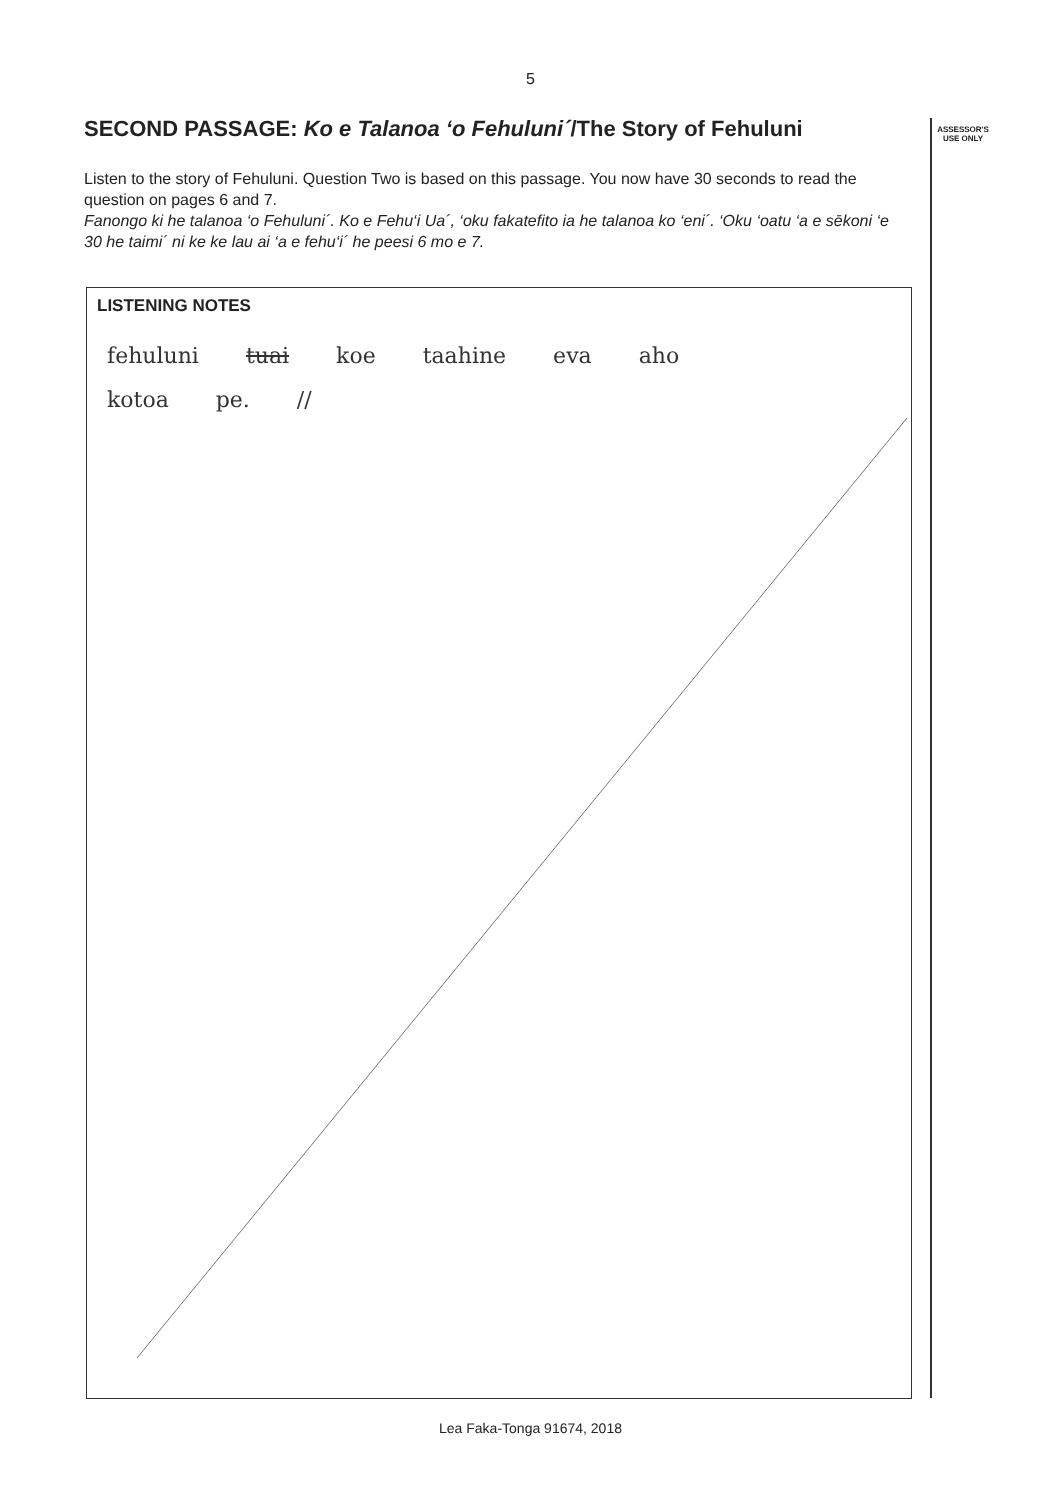5
ASSESSOR'S USE ONLY
SECOND PASSAGE: Ko e Talanoa ‘o Fehuluni´/The Story of Fehuluni
Listen to the story of Fehuluni. Question Two is based on this passage. You now have 30 seconds to read the question on pages 6 and 7.
Fanongo ki he talanoa ‘o Fehuluni´. Ko e Fehu‘i Ua´, ‘oku fakatefito ia he talanoa ko ‘eni´. ‘Oku ‘oatu ‘a e sēkoni ‘e 30 he taimi´ ni ke ke lau ai ‘a e fehu‘i´ he peesi 6 mo e 7.
LISTENING NOTES
fehuluni tuai koe taahine eva aho
kotoa pe. //
Lea Faka-Tonga 91674, 2018